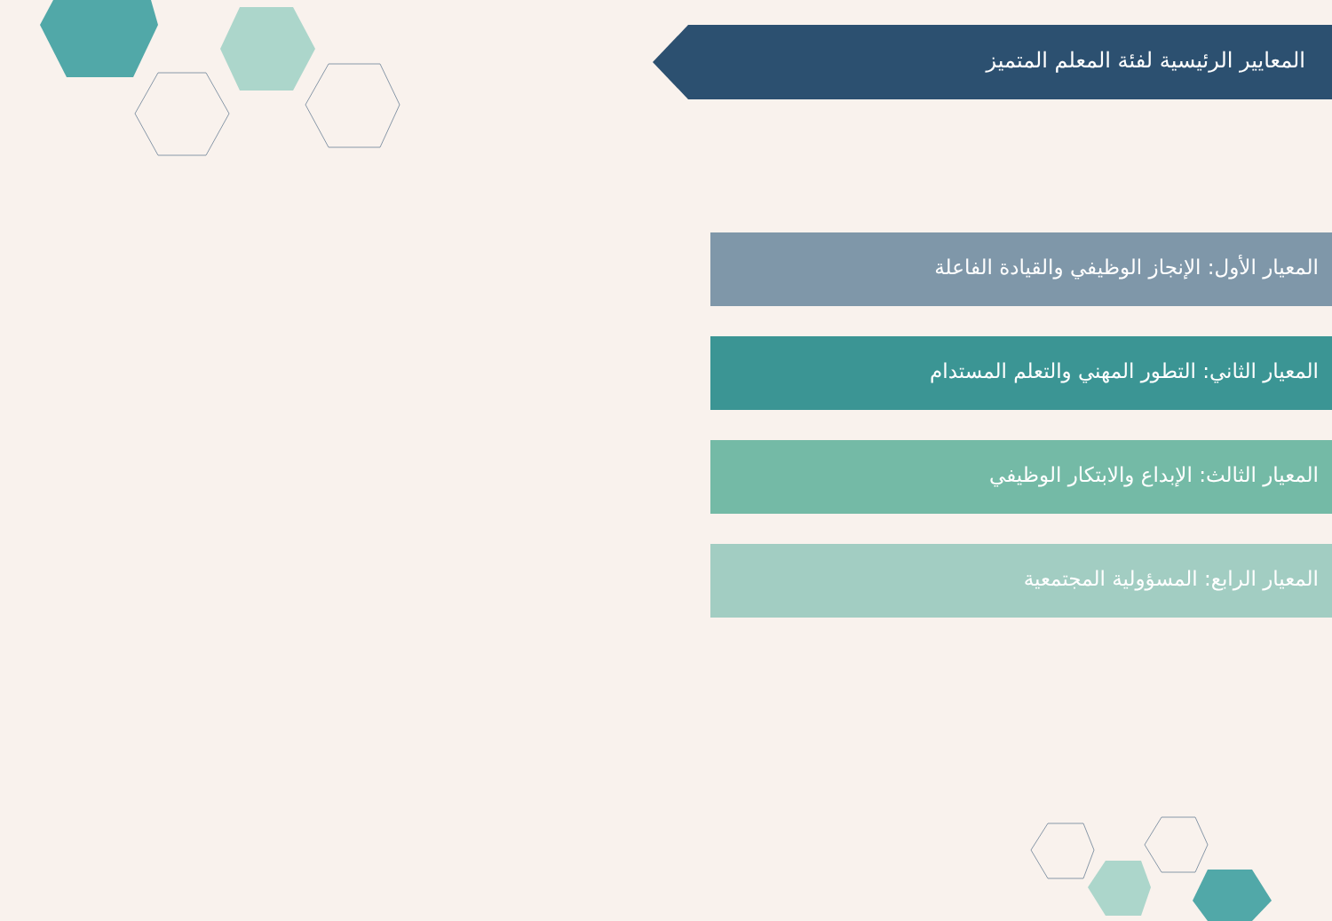المعايير الرئيسية لفئة المعلم المتميز
المعيار الأول: الإنجاز الوظيفي والقيادة الفاعلة
المعيار الثاني: التطور المهني والتعلم المستدام
المعيار الثالث: الإبداع والابتكار الوظيفي
المعيار الرابع: المسؤولية المجتمعية